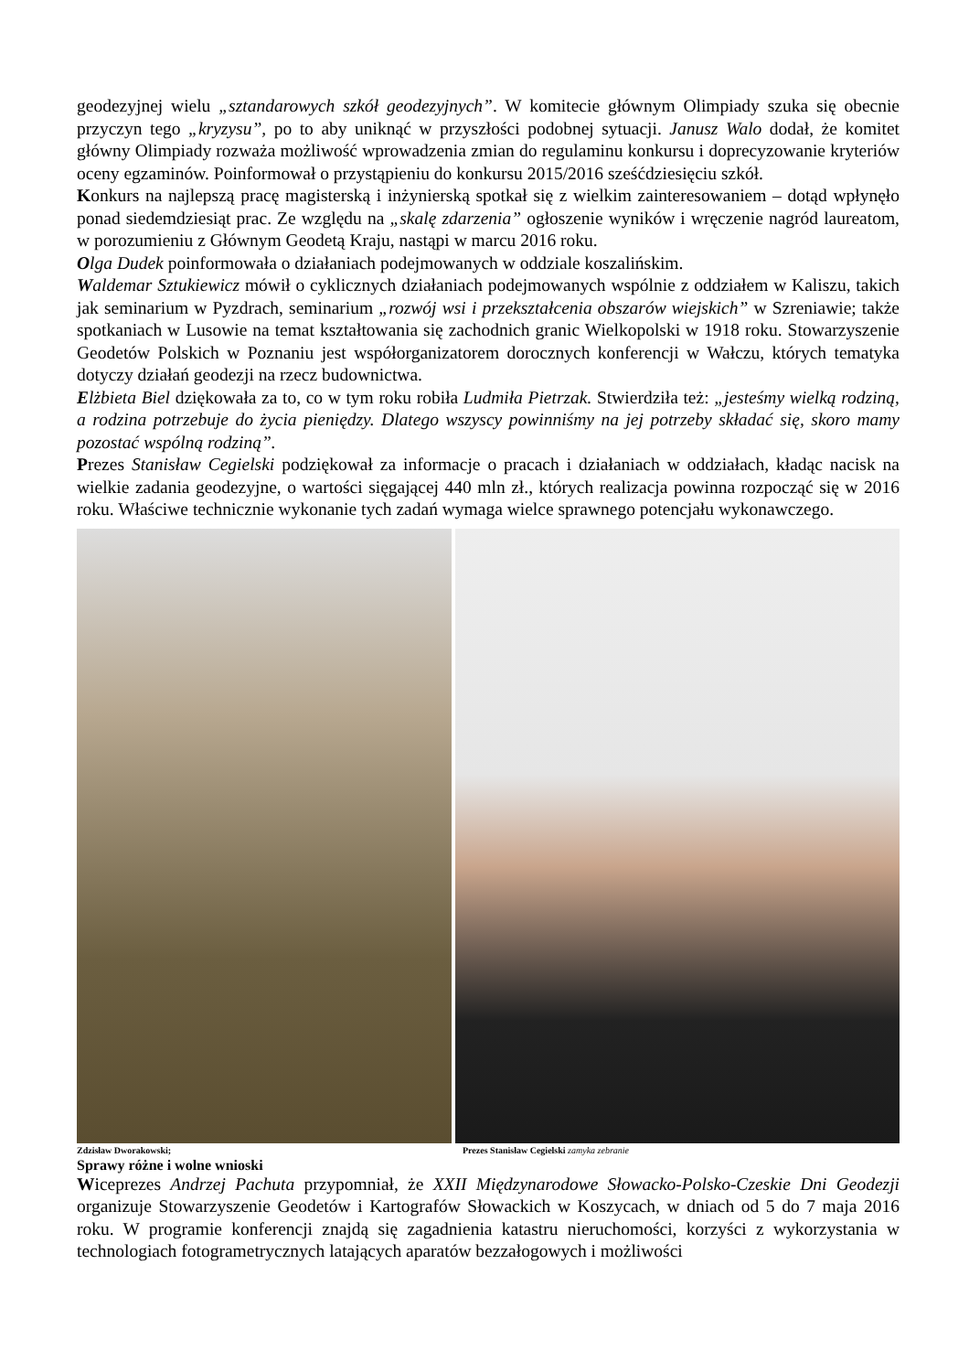geodezyjnej wielu „sztandarowych szkół geodezyjnych”. W komitecie głównym Olimpiady szuka się obecnie przyczyn tego „kryzysu”, po to aby uniknąć w przyszłości podobnej sytuacji. Janusz Walo dodał, że komitet główny Olimpiady rozważa możliwość wprowadzenia zmian do regulaminu konkursu i doprecyzowanie kryteriów oceny egzaminów. Poinformował o przystąpieniu do konkursu 2015/2016 sześćdziesięciu szkół.
Konkurs na najlepszą pracę magisterską i inżynierską spotkał się z wielkim zainteresowaniem – dotąd wpłynęło ponad siedemdziesiąt prac. Ze względu na „skalę zdarzenia” ogłoszenie wyników i wręczenie nagród laureatom, w porozumieniu z Głównym Geodetą Kraju, nastąpi w marcu 2016 roku.
Olga Dudek poinformowała o działaniach podejmowanych w oddziale koszalińskim.
Waldemar Sztukiewicz mówił o cyklicznych działaniach podejmowanych wspólnie z oddziałem w Kaliszu, takich jak seminarium w Pyzdrach, seminarium „rozwój wsi i przekształcenia obszarów wiejskich” w Szreniawie; także spotkaniach w Lusowie na temat kształtowania się zachodnich granic Wielkopolski w 1918 roku. Stowarzyszenie Geodetów Polskich w Poznaniu jest współorganizatorem dorocznych konferencji w Wałczu, których tematyka dotyczy działań geodezji na rzecz budownictwa.
Elżbieta Biel dziękowała za to, co w tym roku robiła Ludmiła Pietrzak. Stwierdziła też: „jesteśmy wielką rodziną, a rodzina potrzebuje do życia pieniędzy. Dlatego wszyscy powinniśmy na jej potrzeby składać się, skoro mamy pozostać wspólną rodziną”.
Prezes Stanisław Cegielski podziękował za informacje o pracach i działaniach w oddziałach, kładąc nacisk na wielkie zadania geodezyjne, o wartości sięgającej 440 mln zł., których realizacja powinna rozpocząć się w 2016 roku. Właściwe technicznie wykonanie tych zadań wymaga wielce sprawnego potencjału wykonawczego.
Zdzisław Dworakowski; Prezes Stanisław Cegielski zamyka zebranie
Sprawy różne i wolne wnioski
Wiceprezes Andrzej Pachuta przypomniał, że XXII Międzynarodowe Słowacko-Polsko-Czeskie Dni Geodezji organizuje Stowarzyszenie Geodetów i Kartografów Słowackich w Koszycach, w dniach od 5 do 7 maja 2016 roku. W programie konferencji znajdą się zagadnienia katastru nieruchomości, korzyści z wykorzystania w technologiach fotogrametrycznych latających aparatów bezzałogowych i możliwości